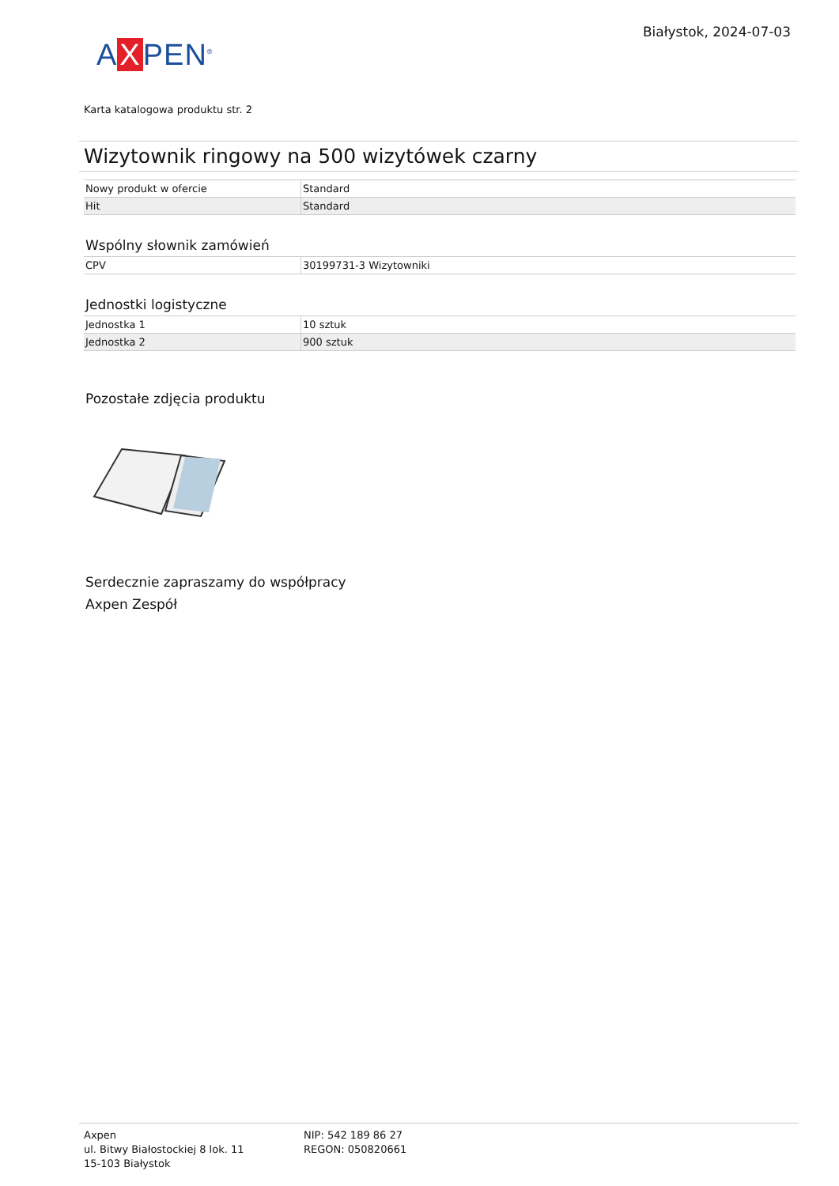A X PEN<sup>®</sup>
Białystok, 2024-07-03
Karta katalogowa produktu str. 2
Wizytownik ringowy na 500 wizytówek czarny
| Nowy produkt w ofercie | Standard |
| Hit | Standard |
Wspólny słownik zamówień
| CPV | 30199731-3 Wizytowniki |
Jednostki logistyczne
| Jednostka 1 | 10 sztuk |
| Jednostka 2 | 900 sztuk |
Pozostałe zdjęcia produktu
Serdecznie zapraszamy do współpracy
Axpen Zespół
Axpen
ul. Bitwy Białostockiej 8 lok. 11
15-103 Białystok
NIP: 542 189 86 27
REGON: 050820661